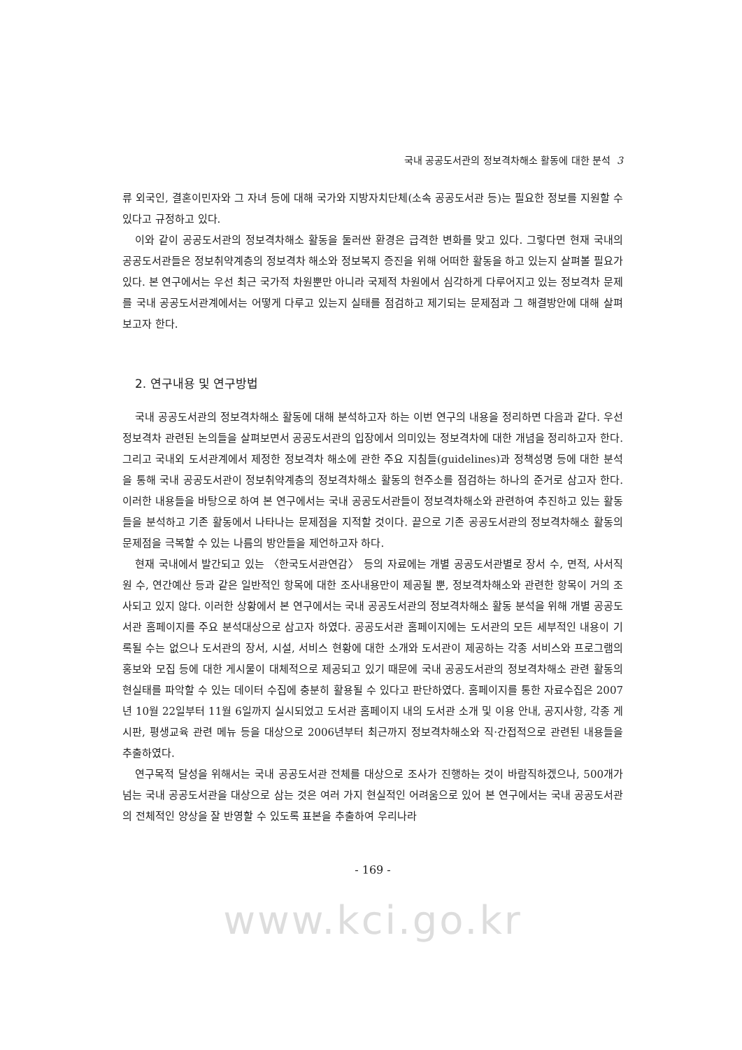국내 공공도서관의 정보격차해소 활동에 대한 분석 3
류 외국인, 결혼이민자와 그 자녀 등에 대해 국가와 지방자치단체(소속 공공도서관 등)는 필요한 정보를 지원할 수 있다고 규정하고 있다.
이와 같이 공공도서관의 정보격차해소 활동을 둘러싼 환경은 급격한 변화를 맞고 있다. 그렇다면 현재 국내의 공공도서관들은 정보취약계층의 정보격차 해소와 정보복지 증진을 위해 어떠한 활동을 하고 있는지 살펴볼 필요가 있다. 본 연구에서는 우선 최근 국가적 차원뿐만 아니라 국제적 차원에서 심각하게 다루어지고 있는 정보격차 문제를 국내 공공도서관계에서는 어떻게 다루고 있는지 실태를 점검하고 제기되는 문제점과 그 해결방안에 대해 살펴보고자 한다.
2. 연구내용 및 연구방법
국내 공공도서관의 정보격차해소 활동에 대해 분석하고자 하는 이번 연구의 내용을 정리하면 다음과 같다. 우선 정보격차 관련된 논의들을 살펴보면서 공공도서관의 입장에서 의미있는 정보격차에 대한 개념을 정리하고자 한다. 그리고 국내외 도서관계에서 제정한 정보격차 해소에 관한 주요 지침들(guidelines)과 정책성명 등에 대한 분석을 통해 국내 공공도서관이 정보취약계층의 정보격차해소 활동의 현주소를 점검하는 하나의 준거로 삼고자 한다. 이러한 내용들을 바탕으로 하여 본 연구에서는 국내 공공도서관들이 정보격차해소와 관련하여 추진하고 있는 활동들을 분석하고 기존 활동에서 나타나는 문제점을 지적할 것이다. 끝으로 기존 공공도서관의 정보격차해소 활동의 문제점을 극복할 수 있는 나름의 방안들을 제언하고자 하다.
현재 국내에서 발간되고 있는 〈한국도서관연감〉 등의 자료에는 개별 공공도서관별로 장서 수, 면적, 사서직원 수, 연간예산 등과 같은 일반적인 항목에 대한 조사내용만이 제공될 뿐, 정보격차해소와 관련한 항목이 거의 조사되고 있지 않다. 이러한 상황에서 본 연구에서는 국내 공공도서관의 정보격차해소 활동 분석을 위해 개별 공공도서관 홈페이지를 주요 분석대상으로 삼고자 하였다. 공공도서관 홈페이지에는 도서관의 모든 세부적인 내용이 기록될 수는 없으나 도서관의 장서, 시설, 서비스 현황에 대한 소개와 도서관이 제공하는 각종 서비스와 프로그램의 홍보와 모집 등에 대한 게시물이 대체적으로 제공되고 있기 때문에 국내 공공도서관의 정보격차해소 관련 활동의 현실태를 파악할 수 있는 데이터 수집에 충분히 활용될 수 있다고 판단하였다. 홈페이지를 통한 자료수집은 2007년 10월 22일부터 11월 6일까지 실시되었고 도서관 홈페이지 내의 도서관 소개 및 이용 안내, 공지사항, 각종 게시판, 평생교육 관련 메뉴 등을 대상으로 2006년부터 최근까지 정보격차해소와 직·간접적으로 관련된 내용들을 추출하였다.
연구목적 달성을 위해서는 국내 공공도서관 전체를 대상으로 조사가 진행하는 것이 바람직하겠으나, 500개가 넘는 국내 공공도서관을 대상으로 삼는 것은 여러 가지 현실적인 어려움으로 있어 본 연구에서는 국내 공공도서관의 전체적인 양상을 잘 반영할 수 있도록 표본을 추출하여 우리나라
- 169 -
www.kci.go.kr